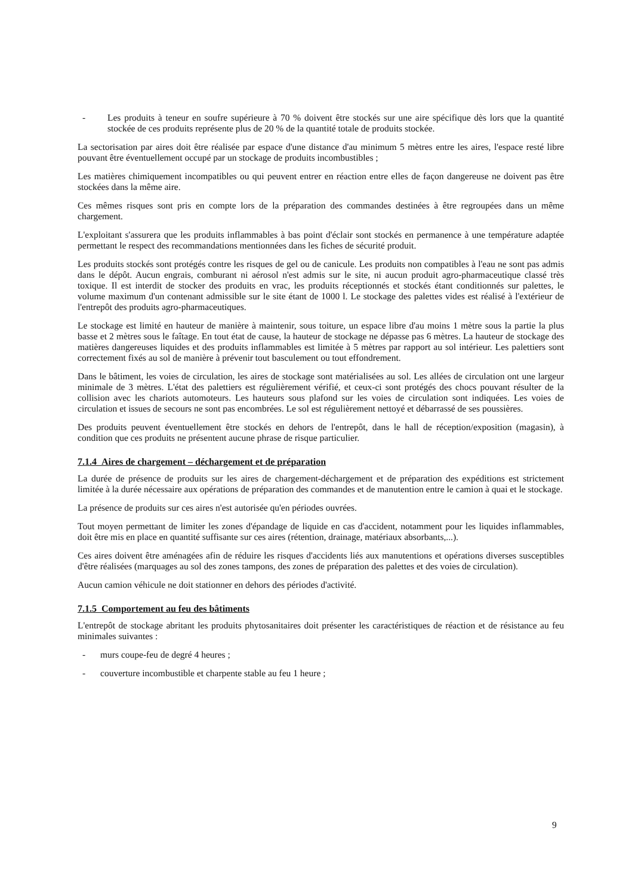- Les produits à teneur en soufre supérieure à 70 % doivent être stockés sur une aire spécifique dès lors que la quantité stockée de ces produits représente plus de 20 % de la quantité totale de produits stockée.
La sectorisation par aires doit être réalisée par espace d'une distance d'au minimum 5 mètres entre les aires, l'espace resté libre pouvant être éventuellement occupé par un stockage de produits incombustibles ;
Les matières chimiquement incompatibles ou qui peuvent entrer en réaction entre elles de façon dangereuse ne doivent pas être stockées dans la même aire.
Ces mêmes risques sont pris en compte lors de la préparation des commandes destinées à être regroupées dans un même chargement.
L'exploitant s'assurera que les produits inflammables à bas point d'éclair sont stockés en permanence à une température adaptée permettant le respect des recommandations mentionnées dans les fiches de sécurité produit.
Les produits stockés sont protégés contre les risques de gel ou de canicule. Les produits non compatibles à l'eau ne sont pas admis dans le dépôt. Aucun engrais, comburant ni aérosol n'est admis sur le site, ni aucun produit agro-pharmaceutique classé très toxique. Il est interdit de stocker des produits en vrac, les produits réceptionnés et stockés étant conditionnés sur palettes, le volume maximum d'un contenant admissible sur le site étant de 1000 l. Le stockage des palettes vides est réalisé à l'extérieur de l'entrepôt des produits agro-pharmaceutiques.
Le stockage est limité en hauteur de manière à maintenir, sous toiture, un espace libre d'au moins 1 mètre sous la partie la plus basse et 2 mètres sous le faîtage. En tout état de cause, la hauteur de stockage ne dépasse pas 6 mètres. La hauteur de stockage des matières dangereuses liquides et des produits inflammables est limitée à 5 mètres par rapport au sol intérieur. Les palettiers sont correctement fixés au sol de manière à prévenir tout basculement ou tout effondrement.
Dans le bâtiment, les voies de circulation, les aires de stockage sont matérialisées au sol. Les allées de circulation ont une largeur minimale de 3 mètres. L'état des palettiers est régulièrement vérifié, et ceux-ci sont protégés des chocs pouvant résulter de la collision avec les chariots automoteurs. Les hauteurs sous plafond sur les voies de circulation sont indiquées. Les voies de circulation et issues de secours ne sont pas encombrées. Le sol est régulièrement nettoyé et débarrassé de ses poussières.
Des produits peuvent éventuellement être stockés en dehors de l'entrepôt, dans le hall de réception/exposition (magasin), à condition que ces produits ne présentent aucune phrase de risque particulier.
7.1.4 Aires de chargement – déchargement et de préparation
La durée de présence de produits sur les aires de chargement-déchargement et de préparation des expéditions est strictement limitée à la durée nécessaire aux opérations de préparation des commandes et de manutention entre le camion à quai et le stockage.
La présence de produits sur ces aires n'est autorisée qu'en périodes ouvrées.
Tout moyen permettant de limiter les zones d'épandage de liquide en cas d'accident, notamment pour les liquides inflammables, doit être mis en place en quantité suffisante sur ces aires (rétention, drainage, matériaux absorbants,...).
Ces aires doivent être aménagées afin de réduire les risques d'accidents liés aux manutentions et opérations diverses susceptibles d'être réalisées (marquages au sol des zones tampons, des zones de préparation des palettes et des voies de circulation).
Aucun camion véhicule ne doit stationner en dehors des périodes d'activité.
7.1.5 Comportement au feu des bâtiments
L'entrepôt de stockage abritant les produits phytosanitaires doit présenter les caractéristiques de réaction et de résistance au feu minimales suivantes :
- murs coupe-feu de degré 4 heures ;
- couverture incombustible et charpente stable au feu 1 heure ;
9